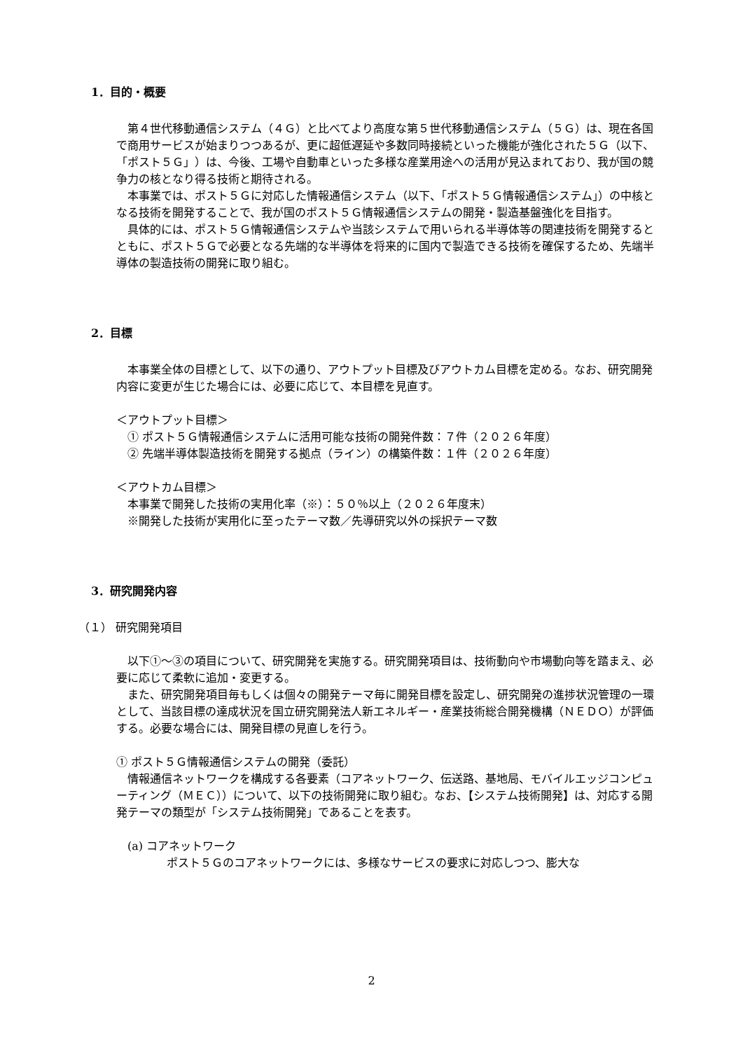1．目的・概要
　第４世代移動通信システム（４Ｇ）と比べてより高度な第５世代移動通信システム（５Ｇ）は、現在各国で商用サービスが始まりつつあるが、更に超低遅延や多数同時接続といった機能が強化された５Ｇ（以下、「ポスト５Ｇ」）は、今後、工場や自動車といった多様な産業用途への活用が見込まれており、我が国の競争力の核となり得る技術と期待される。
　本事業では、ポスト５Ｇに対応した情報通信システム（以下、「ポスト５Ｇ情報通信システム」）の中核となる技術を開発することで、我が国のポスト５Ｇ情報通信システムの開発・製造基盤強化を目指す。
　具体的には、ポスト５Ｇ情報通信システムや当該システムで用いられる半導体等の関連技術を開発するとともに、ポスト５Ｇで必要となる先端的な半導体を将来的に国内で製造できる技術を確保するため、先端半導体の製造技術の開発に取り組む。
2．目標
　本事業全体の目標として、以下の通り、アウトプット目標及びアウトカム目標を定める。なお、研究開発内容に変更が生じた場合には、必要に応じて、本目標を見直す。
＜アウトプット目標＞
　① ポスト５Ｇ情報通信システムに活用可能な技術の開発件数：７件（２０２６年度）
　② 先端半導体製造技術を開発する拠点（ライン）の構築件数：１件（２０２６年度）
＜アウトカム目標＞
　本事業で開発した技術の実用化率（※）：５０％以上（２０２６年度末）
　※開発した技術が実用化に至ったテーマ数／先導研究以外の採択テーマ数
3．研究開発内容
（１） 研究開発項目
　以下①～③の項目について、研究開発を実施する。研究開発項目は、技術動向や市場動向等を踏まえ、必要に応じて柔軟に追加・変更する。
　また、研究開発項目毎もしくは個々の開発テーマ毎に開発目標を設定し、研究開発の進捗状況管理の一環として、当該目標の達成状況を国立研究開発法人新エネルギー・産業技術総合開発機構（ＮＥＤＯ）が評価する。必要な場合には、開発目標の見直しを行う。
① ポスト５Ｇ情報通信システムの開発（委託）
　情報通信ネットワークを構成する各要素（コアネットワーク、伝送路、基地局、モバイルエッジコンピューティング（ＭＥＣ））について、以下の技術開発に取り組む。なお、【システム技術開発】は、対応する開発テーマの類型が「システム技術開発」であることを表す。
　(a) コアネットワーク
ポスト５Ｇのコアネットワークには、多様なサービスの要求に対応しつつ、膨大な
2